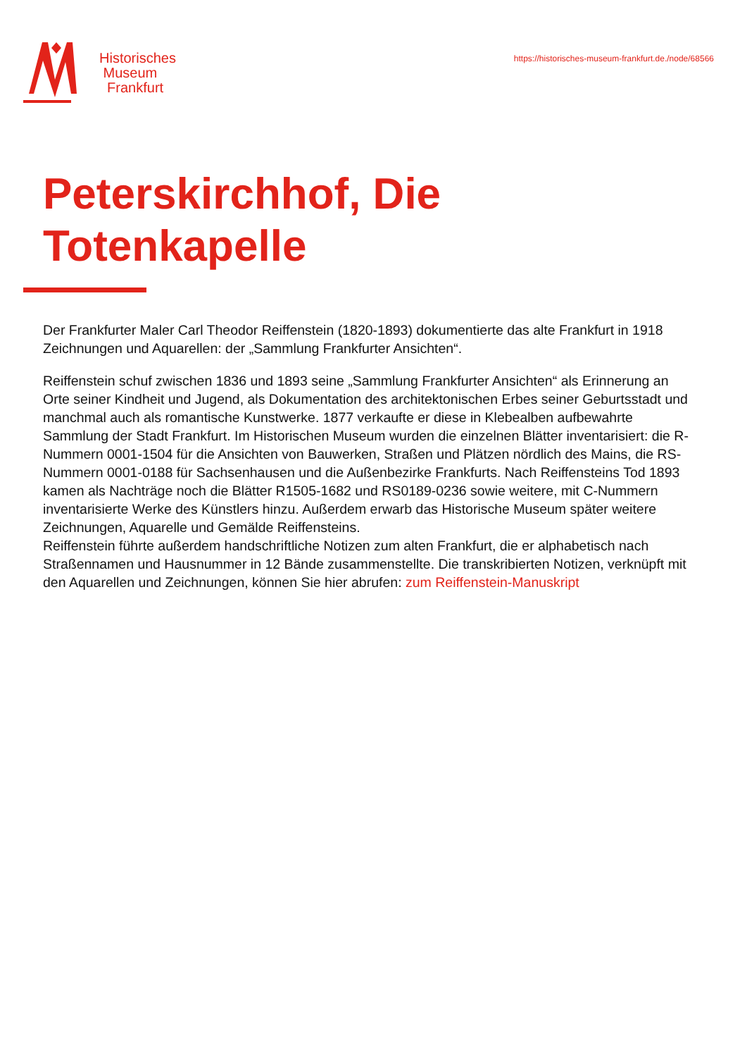Historisches
Museum
Frankfurt
https://historisches-museum-frankfurt.de./node/68566
Peterskirchhof, Die
Totenkapelle
Der Frankfurter Maler Carl Theodor Reiffenstein (1820-1893) dokumentierte das alte Frankfurt in 1918 Zeichnungen und Aquarellen: der „Sammlung Frankfurter Ansichten“.
Reiffenstein schuf zwischen 1836 und 1893 seine „Sammlung Frankfurter Ansichten“ als Erinnerung an Orte seiner Kindheit und Jugend, als Dokumentation des architektonischen Erbes seiner Geburtsstadt und manchmal auch als romantische Kunstwerke. 1877 verkaufte er diese in Klebealben aufbewahrte Sammlung der Stadt Frankfurt. Im Historischen Museum wurden die einzelnen Blätter inventarisiert: die R-Nummern 0001-1504 für die Ansichten von Bauwerken, Straßen und Plätzen nördlich des Mains, die RS-Nummern 0001-0188 für Sachsenhausen und die Außenbezirke Frankfurts. Nach Reiffensteins Tod 1893 kamen als Nachträge noch die Blätter R1505-1682 und RS0189-0236 sowie weitere, mit C-Nummern inventarisierte Werke des Künstlers hinzu. Außerdem erwarb das Historische Museum später weitere Zeichnungen, Aquarelle und Gemälde Reiffensteins.
Reiffenstein führte außerdem handschriftliche Notizen zum alten Frankfurt, die er alphabetisch nach Straßennamen und Hausnummer in 12 Bände zusammenstellte. Die transkribierten Notizen, verknüpft mit den Aquarellen und Zeichnungen, können Sie hier abrufen: zum Reiffenstein-Manuskript